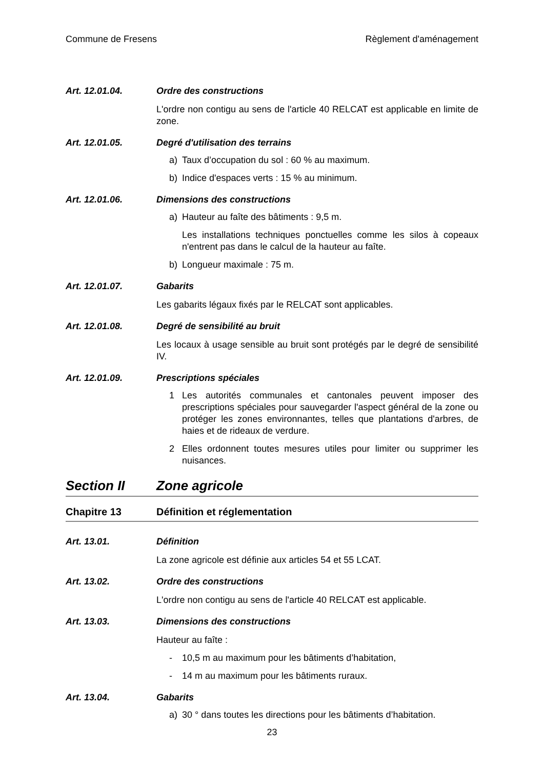Commune de Fresens Règlement d'aménagement
Art. 12.01.04. Ordre des constructions
L'ordre non contigu au sens de l'article 40 RELCAT est applicable en limite de zone.
Art. 12.01.05. Degré d'utilisation des terrains
a) Taux d’occupation du sol : 60 % au maximum.
b) Indice d'espaces verts : 15 % au minimum.
Art. 12.01.06. Dimensions des constructions
a) Hauteur au faîte des bâtiments : 9,5 m.
Les installations techniques ponctuelles comme les silos à copeaux n'entrent pas dans le calcul de la hauteur au faîte.
b) Longueur maximale : 75 m.
Art. 12.01.07. Gabarits
Les gabarits légaux fixés par le RELCAT sont applicables.
Art. 12.01.08. Degré de sensibilité au bruit
Les locaux à usage sensible au bruit sont protégés par le degré de sensibilité IV.
Art. 12.01.09. Prescriptions spéciales
1 Les autorités communales et cantonales peuvent imposer des prescriptions spéciales pour sauvegarder l'aspect général de la zone ou protéger les zones environnantes, telles que plantations d'arbres, de haies et de rideaux de verdure.
2 Elles ordonnent toutes mesures utiles pour limiter ou supprimer les nuisances.
Section II Zone agricole
Chapitre 13 Définition et réglementation
Art. 13.01. Définition
La zone agricole est définie aux articles 54 et 55 LCAT.
Art. 13.02. Ordre des constructions
L'ordre non contigu au sens de l'article 40 RELCAT est applicable.
Art. 13.03. Dimensions des constructions
Hauteur au faîte :
- 10,5 m au maximum pour les bâtiments d’habitation,
- 14 m au maximum pour les bâtiments ruraux.
Art. 13.04. Gabarits
a) 30 ° dans toutes les directions pour les bâtiments d’habitation.
23